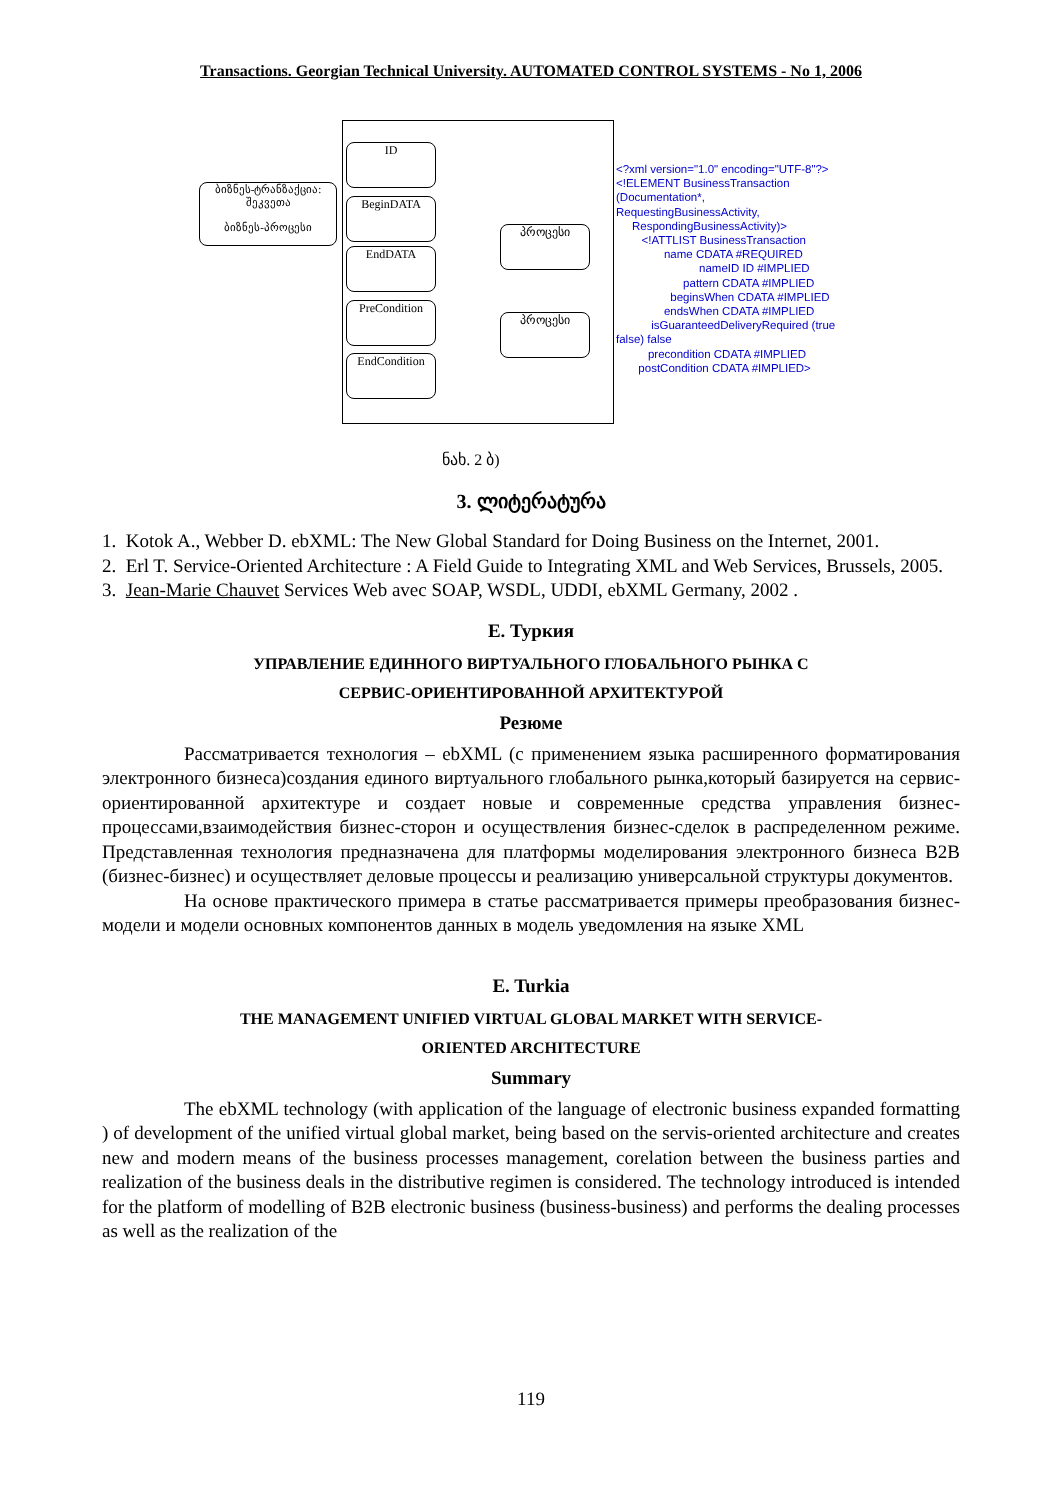Transactions. Georgian Technical University. AUTOMATED CONTROL SYSTEMS - No 1, 2006
ID
ბიზნეს-ტრანზაქცია: შეკვეთა
ბიზნეს-პროცესი
BeginDATA
EndDATA
PreCondition
EndCondition
პროცესი
პროცესი
<?xml version="1.0" encoding="UTF-8"?> <!ELEMENT BusinessTransaction (Documentation*, RequestingBusinessActivity, RespondingBusinessActivity)> <!ATTLIST BusinessTransaction name CDATA #REQUIRED nameID ID #IMPLIED pattern CDATA #IMPLIED beginsWhen CDATA #IMPLIED endsWhen CDATA #IMPLIED isGuaranteedDeliveryRequired (true false) false precondition CDATA #IMPLIED postCondition CDATA #IMPLIED>
ნახ. 2 ბ)
3. ლიტერატურა
1. Kotok A., Webber D. ebXML: The New Global Standard for Doing Business on the Internet, 2001.
2. Erl T. Service-Oriented Architecture : A Field Guide to Integrating XML and Web Services, Brussels, 2005.
3. Jean-Marie Chauvet Services Web avec SOAP, WSDL, UDDI, ebXML Germany, 2002 .
E. Туркия
УПРАВЛЕНИЕ ЕДИННОГО ВИРТУАЛЬНОГО ГЛОБАЛЬНОГО РЫНКА С
СЕРВИС-ОРИЕНТИРОВАННОЙ АРХИТЕКТУРОЙ
Резюме
Рассматривается технология – ebXML (с применением языка расширенного форматирования электронного бизнеса)создания единого виртуального глобального рынка,который базируется на сервис-ориентированной архитектуре и создает новые и современные средства управления бизнес-процессами,взаимодействия бизнес-сторон и осуществления бизнес-сделок в распределенном режиме. Представленная технология предназначена для платформы моделирования электронного бизнеса B2B (бизнес-бизнес) и осуществляет деловые процессы и реализацию универсальной структуры документов.
На основе практического примера в статье рассматривается примеры преобразования бизнес-модели и модели основных компонентов данных в модель уведомления на языке XML
E. Turkia
THE MANAGEMENT UNIFIED VIRTUAL GLOBAL MARKET WITH SERVICE-
ORIENTED ARCHITECTURE
Summary
The ebXML technology (with application of the language of electronic business expanded formatting ) of development of the unified virtual global market, being based on the servis-oriented architecture and creates new and modern means of the business processes management, corelation between the business parties and realization of the business deals in the distributive regimen is considered. The technology introduced is intended for the platform of modelling of B2B electronic business (business-business) and performs the dealing processes as well as the realization of the
119